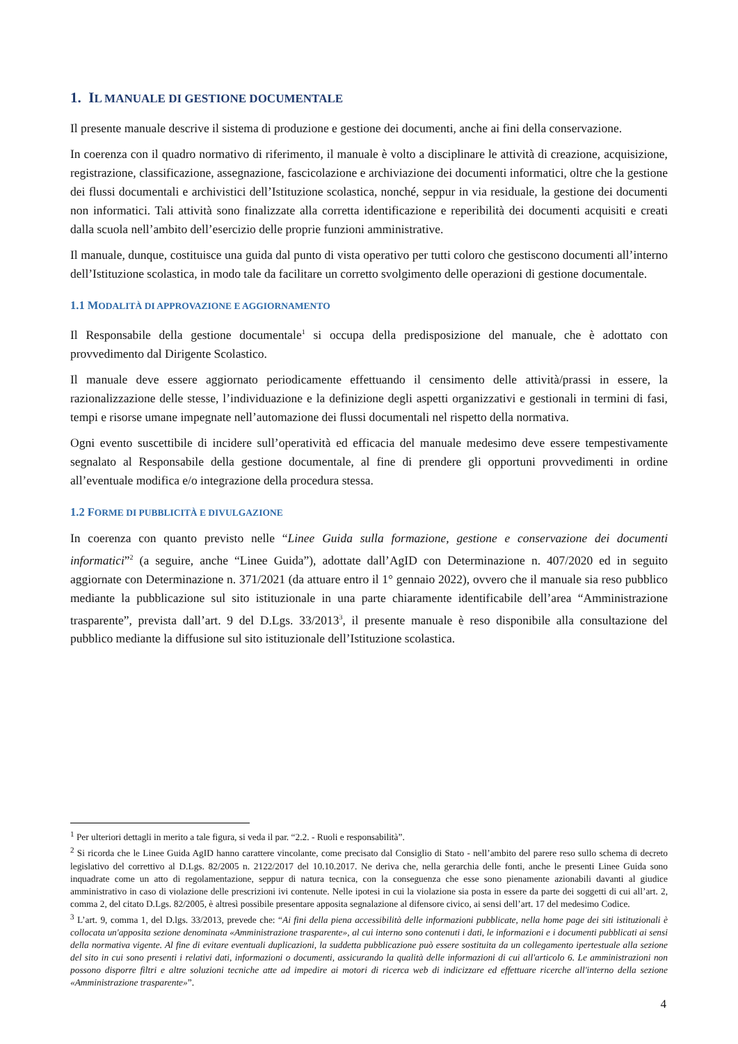1. IL MANUALE DI GESTIONE DOCUMENTALE
Il presente manuale descrive il sistema di produzione e gestione dei documenti, anche ai fini della conservazione.
In coerenza con il quadro normativo di riferimento, il manuale è volto a disciplinare le attività di creazione, acquisizione, registrazione, classificazione, assegnazione, fascicolazione e archiviazione dei documenti informatici, oltre che la gestione dei flussi documentali e archivistici dell’Istituzione scolastica, nonché, seppur in via residuale, la gestione dei documenti non informatici. Tali attività sono finalizzate alla corretta identificazione e reperibilità dei documenti acquisiti e creati dalla scuola nell’ambito dell’esercizio delle proprie funzioni amministrative.
Il manuale, dunque, costituisce una guida dal punto di vista operativo per tutti coloro che gestiscono documenti all’interno dell’Istituzione scolastica, in modo tale da facilitare un corretto svolgimento delle operazioni di gestione documentale.
1.1 MODALITÀ DI APPROVAZIONE E AGGIORNAMENTO
Il Responsabile della gestione documentale<sup>1</sup> si occupa della predisposizione del manuale, che è adottato con provvedimento dal Dirigente Scolastico.
Il manuale deve essere aggiornato periodicamente effettuando il censimento delle attività/prassi in essere, la razionalizzazione delle stesse, l’individuazione e la definizione degli aspetti organizzativi e gestionali in termini di fasi, tempi e risorse umane impegnate nell’automazione dei flussi documentali nel rispetto della normativa.
Ogni evento suscettibile di incidere sull’operatività ed efficacia del manuale medesimo deve essere tempestivamente segnalato al Responsabile della gestione documentale, al fine di prendere gli opportuni provvedimenti in ordine all’eventuale modifica e/o integrazione della procedura stessa.
1.2 FORME DI PUBBLICITÀ E DIVULGAZIONE
In coerenza con quanto previsto nelle “Linee Guida sulla formazione, gestione e conservazione dei documenti informatici”<sup>2</sup> (a seguire, anche “Linee Guida”), adottate dall’AgID con Determinazione n. 407/2020 ed in seguito aggiornate con Determinazione n. 371/2021 (da attuare entro il 1° gennaio 2022), ovvero che il manuale sia reso pubblico mediante la pubblicazione sul sito istituzionale in una parte chiaramente identificabile dell’area “Amministrazione trasparente”, prevista dall’art. 9 del D.Lgs. 33/2013<sup>3</sup>, il presente manuale è reso disponibile alla consultazione del pubblico mediante la diffusione sul sito istituzionale dell’Istituzione scolastica.
<sup>1</sup> Per ulteriori dettagli in merito a tale figura, si veda il par. “2.2. - Ruoli e responsabilità”.
<sup>2</sup> Si ricorda che le Linee Guida AgID hanno carattere vincolante, come precisato dal Consiglio di Stato - nell’ambito del parere reso sullo schema di decreto legislativo del correttivo al D.Lgs. 82/2005 n. 2122/2017 del 10.10.2017. Ne deriva che, nella gerarchia delle fonti, anche le presenti Linee Guida sono inquadrate come un atto di regolamentazione, seppur di natura tecnica, con la conseguenza che esse sono pienamente azionabili davanti al giudice amministrativo in caso di violazione delle prescrizioni ivi contenute. Nelle ipotesi in cui la violazione sia posta in essere da parte dei soggetti di cui all’art. 2, comma 2, del citato D.Lgs. 82/2005, è altresì possibile presentare apposita segnalazione al difensore civico, ai sensi dell’art. 17 del medesimo Codice.
<sup>3</sup> L’art. 9, comma 1, del D.lgs. 33/2013, prevede che: “Ai fini della piena accessibilità delle informazioni pubblicate, nella home page dei siti istituzionali è collocata un'apposita sezione denominata «Amministrazione trasparente», al cui interno sono contenuti i dati, le informazioni e i documenti pubblicati ai sensi della normativa vigente. Al fine di evitare eventuali duplicazioni, la suddetta pubblicazione può essere sostituita da un collegamento ipertestuale alla sezione del sito in cui sono presenti i relativi dati, informazioni o documenti, assicurando la qualità delle informazioni di cui all'articolo 6. Le amministrazioni non possono disporre filtri e altre soluzioni tecniche atte ad impedire ai motori di ricerca web di indicizzare ed effettuare ricerche all'interno della sezione «Amministrazione trasparente»”.
4